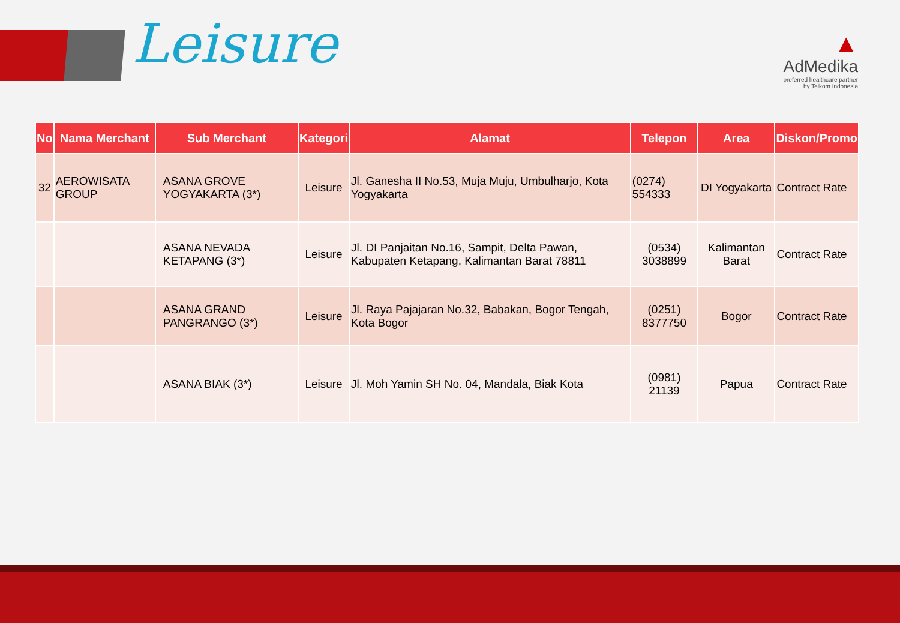Leisure
▲
AdMedika
preferred healthcare partner
by Telkom Indonesia
| No | Nama Merchant | Sub Merchant | Kategori | Alamat | Telepon | Area | Diskon/Promo |
| --- | --- | --- | --- | --- | --- | --- | --- |
| 32 | AEROWISATA GROUP | ASANA GROVE YOGYAKARTA (3*) | Leisure | Jl. Ganesha II No.53, Muja Muju, Umbulharjo, Kota Yogyakarta | (0274) 554333 | DI Yogyakarta | Contract Rate |
| | | ASANA NEVADA KETAPANG (3*) | Leisure | Jl. DI Panjaitan No.16, Sampit, Delta Pawan, Kabupaten Ketapang, Kalimantan Barat 78811 | (0534) 3038899 | Kalimantan Barat | Contract Rate |
| | | ASANA GRAND PANGRANGO (3*) | Leisure | Jl. Raya Pajajaran No.32, Babakan, Bogor Tengah, Kota Bogor | (0251) 8377750 | Bogor | Contract Rate |
| | | ASANA BIAK (3*) | Leisure | Jl. Moh Yamin SH No. 04, Mandala, Biak Kota | (0981) 21139 | Papua | Contract Rate |